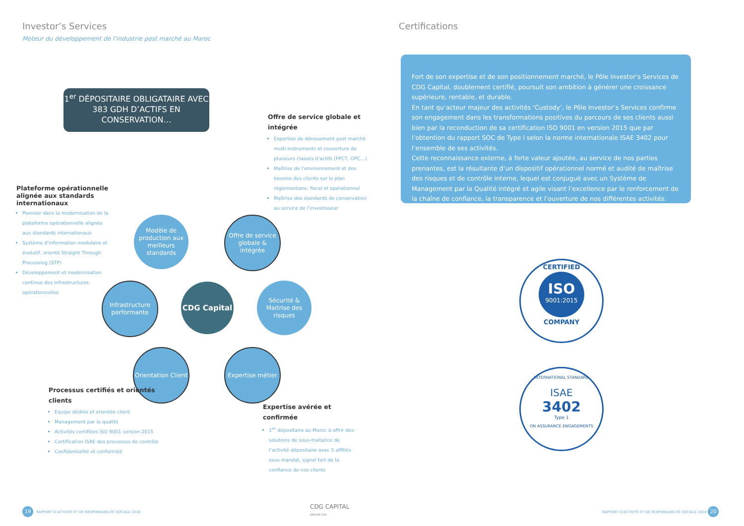Investor’s Services
Moteur du développement de l’industrie post marché au Maroc
1<sup>er</sup> DÉPOSITAIRE OBLIGATAIRE AVEC 383 GDH D’ACTIFS EN CONSERVATION…
Offre de service globale et intégrée
Expertise de dénouement post marché multi-instruments et couverture de plusieurs classes d’actifs (FPCT, OPC…)
Maîtrise de l’environnement et des besoins des clients sur le plan réglementaire, fiscal et opérationnel
Maîtrise des standards de conservation au service de l’investisseur
Plateforme opérationnelle alignée aux standards internationaux
Pionnier dans la modernisation de la plateforme opérationnelle alignée aux standards internationaux
Système d’information modulaire et évolutif, orienté Straight Through Processing (STP)
Développement et modernisation continue des infrastructures opérationnelles
Modèle de production aux meilleurs standards
Offre de service globale & intégrée
Infrastructure performante
CDG Capital
Sécurité & Maitrise des risques
Orientation Client
Expertise métier
Processus certifiés et orientés clients
Equipe dédiée et orientée client
Management par la qualité
Activités certifiées ISO 9001 version 2015
Certification ISAE des processus de contrôle
Confidentialité et conformité
Expertise avérée et confirmée
1<sup>er</sup> dépositaire au Maroc à offrir des solutions de sous-traitance de l’activité dépositaire avec 5 affiliés sous mandat, signal fort de la confiance de nos clients
19 RAPPORT D’ACTIVITÉ ET DE RESPONSABILITÉ SOCIALE 2018
CDG CAPITAL
GROUPE CDG
Certifications
Fort de son expertise et de son positionnement marché, le Pôle Investor’s Services de CDG Capital, doublement certifié, poursuit son ambition à générer une croissance supérieure, rentable, et durable.
En tant qu’acteur majeur des activités ‘Custody’, le Pôle Investor’s Services confirme son engagement dans les transformations positives du parcours de ses clients aussi bien par la reconduction de sa certification ISO 9001 en version 2015 que par l’obtention du rapport SOC de Type I selon la norme internationale ISAE 3402 pour l’ensemble de ses activités.
Cette reconnaissance externe, à forte valeur ajoutée, au service de nos parties prenantes, est la résultante d’un dispositif opérationnel normé et audité de maîtrise des risques et de contrôle interne, lequel est conjugué avec un Système de Management par la Qualité intégré et agile visant l’excellence par le renforcement de la chaîne de confiance, la transparence et l’ouverture de nos différentes activités.
CERTIFIED
ISO
9001:2015
COMPANY
INTERNATIONAL STANDARD
ISAE
3402
Type 1
ON ASSURANCE ENGAGEMENTS
RAPPORT D’ACTIVITÉ ET DE RESPONSABILITÉ SOCIALE 2018 20